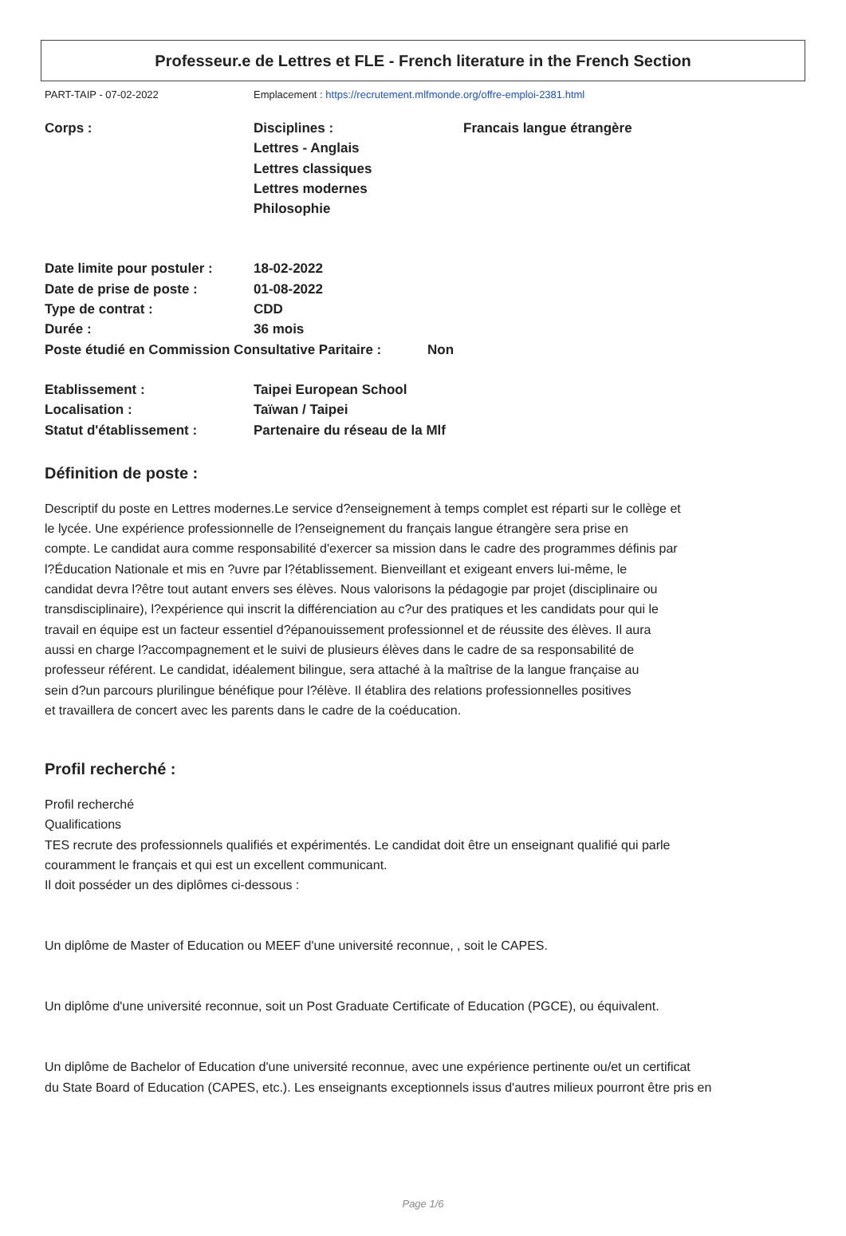Professeur.e de Lettres et FLE - French literature in the French Section
PART-TAIP - 07-02-2022 Emplacement : https://recrutement.mlfmonde.org/offre-emploi-2381.html
| Corps : | Disciplines : Lettres - Anglais Lettres classiques Lettres modernes Philosophie | Francais langue étrangère |
| Date limite pour postuler : | 18-02-2022 |
| Date de prise de poste : | 01-08-2022 |
| Type de contrat : | CDD |
| Durée : | 36 mois |
| Poste étudié en Commission Consultative Paritaire : | Non |
| Etablissement : | Taipei European School |
| Localisation : | Taïwan / Taipei |
| Statut d'établissement : | Partenaire du réseau de la Mlf |
Définition de poste :
Descriptif du poste en Lettres modernes.Le service d?enseignement à temps complet est réparti sur le collège et
le lycée. Une expérience professionnelle de l?enseignement du français langue étrangère sera prise en
compte. Le candidat aura comme responsabilité d'exercer sa mission dans le cadre des programmes définis par
l?Éducation Nationale et mis en ?uvre par l?établissement. Bienveillant et exigeant envers lui-même, le
candidat devra l?être tout autant envers ses élèves. Nous valorisons la pédagogie par projet (disciplinaire ou
transdisciplinaire), l?expérience qui inscrit la différenciation au c?ur des pratiques et les candidats pour qui le
travail en équipe est un facteur essentiel d?épanouissement professionnel et de réussite des élèves. Il aura
aussi en charge l?accompagnement et le suivi de plusieurs élèves dans le cadre de sa responsabilité de
professeur référent. Le candidat, idéalement bilingue, sera attaché à la maîtrise de la langue française au
sein d?un parcours plurilingue bénéfique pour l?élève. Il établira des relations professionnelles positives
et travaillera de concert avec les parents dans le cadre de la coéducation.
Profil recherché :
Profil recherché
Qualifications
TES recrute des professionnels qualifiés et expérimentés. Le candidat doit être un enseignant qualifié qui parle
couramment le français et qui est un excellent communicant.
Il doit posséder un des diplômes ci-dessous :
Un diplôme de Master of Education ou MEEF d'une université reconnue, , soit le CAPES.
Un diplôme d'une université reconnue, soit un Post Graduate Certificate of Education (PGCE), ou équivalent.
Un diplôme de Bachelor of Education d'une université reconnue, avec une expérience pertinente ou/et un certificat
du State Board of Education (CAPES, etc.). Les enseignants exceptionnels issus d'autres milieux pourront être pris en
Page 1/6